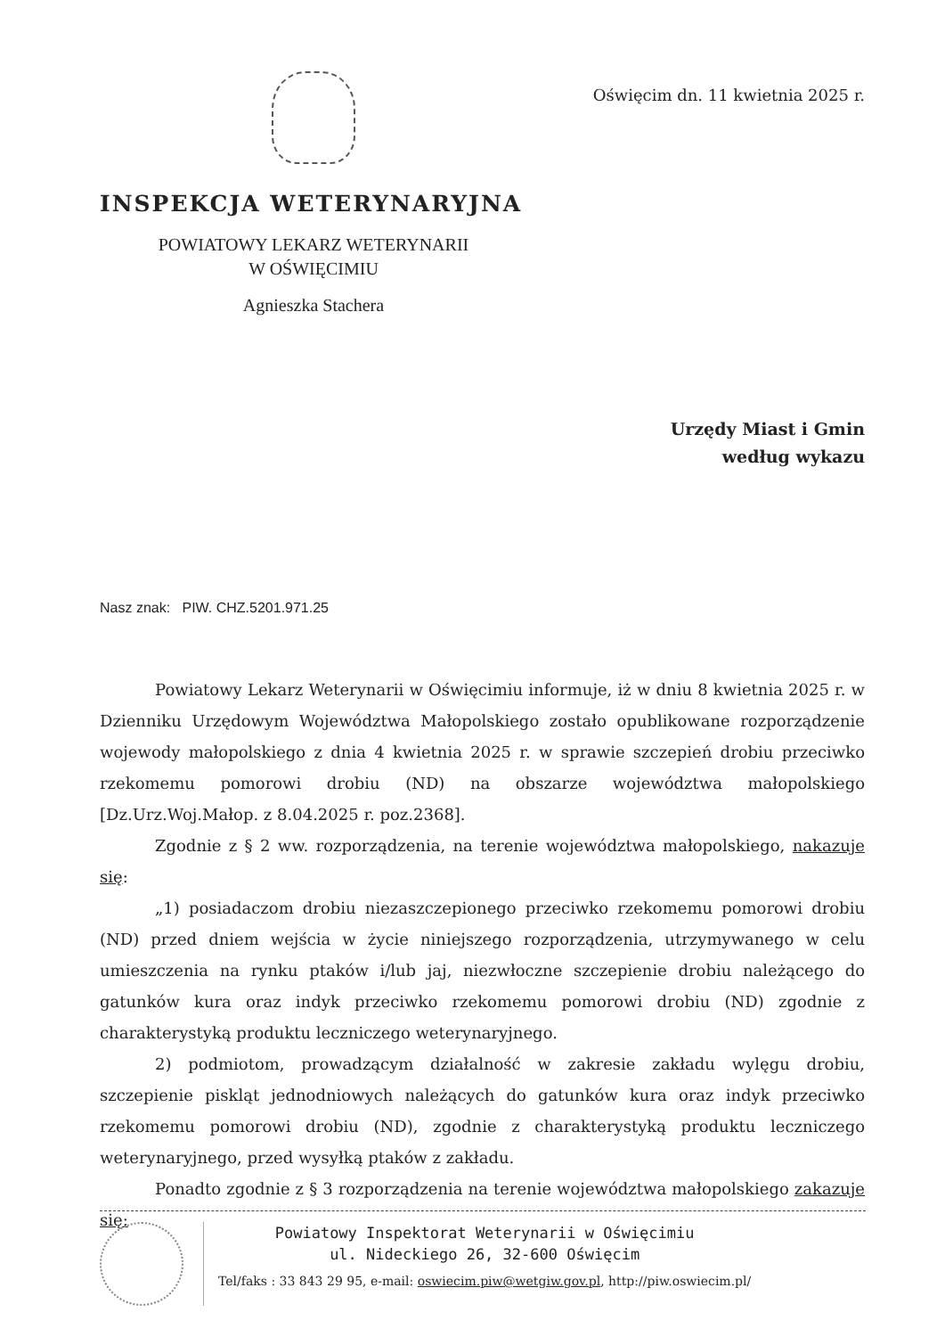INSPEKCJA WETERYNARYJNA
POWIATOWY LEKARZ WETERYNARII
W OŚWIĘCIMIU
Agnieszka Stachera
Oświęcim dn. 11 kwietnia 2025 r.
Urzędy Miast i Gmin
według wykazu
Nasz znak: PIW. CHZ.5201.971.25
Powiatowy Lekarz Weterynarii w Oświęcimiu informuje, iż w dniu 8 kwietnia 2025 r. w Dzienniku Urzędowym Województwa Małopolskiego zostało opublikowane rozporządzenie wojewody małopolskiego z dnia 4 kwietnia 2025 r. w sprawie szczepień drobiu przeciwko rzekomemu pomorowi drobiu (ND) na obszarze województwa małopolskiego [Dz.Urz.Woj.Małop. z 8.04.2025 r. poz.2368].
Zgodnie z § 2 ww. rozporządzenia, na terenie województwa małopolskiego, nakazuje się:
„1) posiadaczom drobiu niezaszczepionego przeciwko rzekomemu pomorowi drobiu (ND) przed dniem wejścia w życie niniejszego rozporządzenia, utrzymywanego w celu umieszczenia na rynku ptaków i/lub jaj, niezwłoczne szczepienie drobiu należącego do gatunków kura oraz indyk przeciwko rzekomemu pomorowi drobiu (ND) zgodnie z charakterystyką produktu leczniczego weterynaryjnego.
2) podmiotom, prowadzącym działalność w zakresie zakładu wylęgu drobiu, szczepienie piskląt jednodniowych należących do gatunków kura oraz indyk przeciwko rzekomemu pomorowi drobiu (ND), zgodnie z charakterystyką produktu leczniczego weterynaryjnego, przed wysyłką ptaków z zakładu.
Ponadto zgodnie z § 3 rozporządzenia na terenie województwa małopolskiego zakazuje się:
Powiatowy Inspektorat Weterynarii w Oświęcimiu
ul. Nideckiego 26, 32-600 Oświęcim
Tel/faks : 33 843 29 95, e-mail: oswiecim.piw@wetgiw.gov.pl, http://piw.oswiecim.pl/